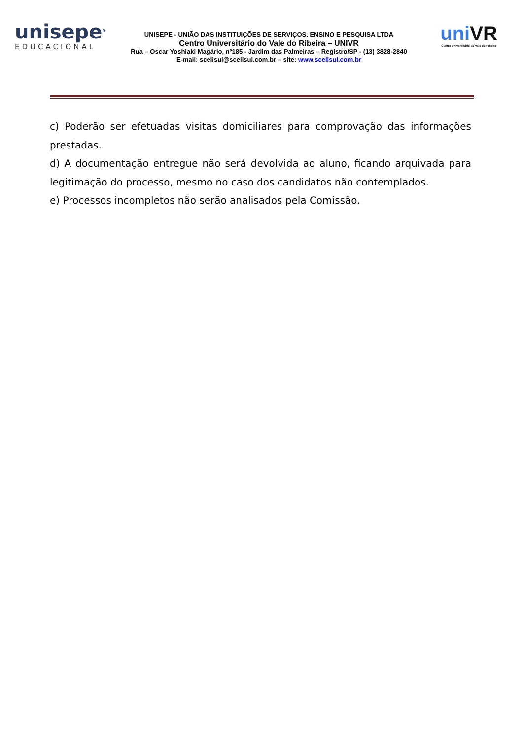unisepe<sup>®</sup>
EDUCACIONAL
UNISEPE - UNIÃO DAS INSTITUIÇÕES DE SERVIÇOS, ENSINO E PESQUISA LTDA
Centro Universitário do Vale do Ribeira – UNIVR
Rua – Oscar Yoshiaki Magário, nº185 - Jardim das Palmeiras – Registro/SP - (13) 3828-2840
E-mail: scelisul@scelisul.com.br – site: www.scelisul.com.br
uniVR
Centro Universitário do Vale do Ribeira
c) Poderão ser efetuadas visitas domiciliares para comprovação das informações prestadas.
d) A documentação entregue não será devolvida ao aluno, ficando arquivada para legitimação do processo, mesmo no caso dos candidatos não contemplados.
e) Processos incompletos não serão analisados pela Comissão.